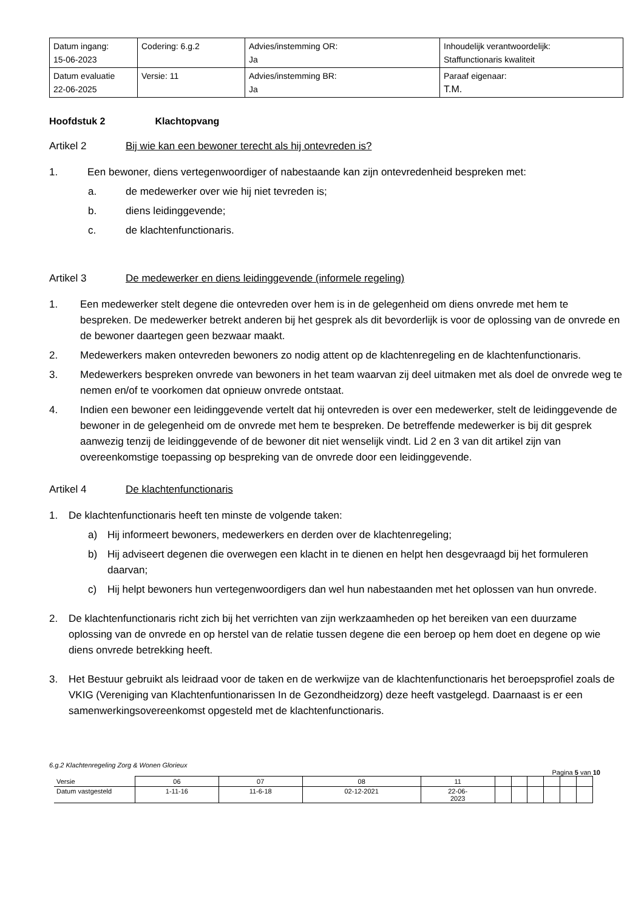| Datum ingang: 15-06-2023 | Codering: 6.g.2 | Advies/instemming OR: Ja | Inhoudelijk verantwoordelijk: Staffunctionaris kwaliteit |
| Datum evaluatie 22-06-2025 | Versie: 11 | Advies/instemming BR: Ja | Paraaf eigenaar: T.M. |
Hoofdstuk 2 Klachtopvang
Artikel 2 Bij wie kan een bewoner terecht als hij ontevreden is?
1. Een bewoner, diens vertegenwoordiger of nabestaande kan zijn ontevredenheid bespreken met:
a. de medewerker over wie hij niet tevreden is;
b. diens leidinggevende;
c. de klachtenfunctionaris.
Artikel 3 De medewerker en diens leidinggevende (informele regeling)
1. Een medewerker stelt degene die ontevreden over hem is in de gelegenheid om diens onvrede met hem te bespreken. De medewerker betrekt anderen bij het gesprek als dit bevorderlijk is voor de oplossing van de onvrede en de bewoner daartegen geen bezwaar maakt.
2. Medewerkers maken ontevreden bewoners zo nodig attent op de klachtenregeling en de klachtenfunctionaris.
3. Medewerkers bespreken onvrede van bewoners in het team waarvan zij deel uitmaken met als doel de onvrede weg te nemen en/of te voorkomen dat opnieuw onvrede ontstaat.
4. Indien een bewoner een leidinggevende vertelt dat hij ontevreden is over een medewerker, stelt de leidinggevende de bewoner in de gelegenheid om de onvrede met hem te bespreken. De betreffende medewerker is bij dit gesprek aanwezig tenzij de leidinggevende of de bewoner dit niet wenselijk vindt. Lid 2 en 3 van dit artikel zijn van overeenkomstige toepassing op bespreking van de onvrede door een leidinggevende.
Artikel 4 De klachtenfunctionaris
1. De klachtenfunctionaris heeft ten minste de volgende taken:
a) Hij informeert bewoners, medewerkers en derden over de klachtenregeling;
b) Hij adviseert degenen die overwegen een klacht in te dienen en helpt hen desgevraagd bij het formuleren daarvan;
c) Hij helpt bewoners hun vertegenwoordigers dan wel hun nabestaanden met het oplossen van hun onvrede.
2. De klachtenfunctionaris richt zich bij het verrichten van zijn werkzaamheden op het bereiken van een duurzame oplossing van de onvrede en op herstel van de relatie tussen degene die een beroep op hem doet en degene op wie diens onvrede betrekking heeft.
3. Het Bestuur gebruikt als leidraad voor de taken en de werkwijze van de klachtenfunctionaris het beroepsprofiel zoals de VKIG (Vereniging van Klachtenfuntionarissen In de Gezondheidzorg) deze heeft vastgelegd. Daarnaast is er een samenwerkingsovereenkomst opgesteld met de klachtenfunctionaris.
6.g.2 Klachtenregeling Zorg & Wonen Glorieux
Pagina 5 van 10
| Versie | 06 | 07 | 08 | 11 | | | | | | |
| Datum vastgesteld | 1-11-16 | 11-6-18 | 02-12-2021 | 22-06- 2023 | | | | | | |